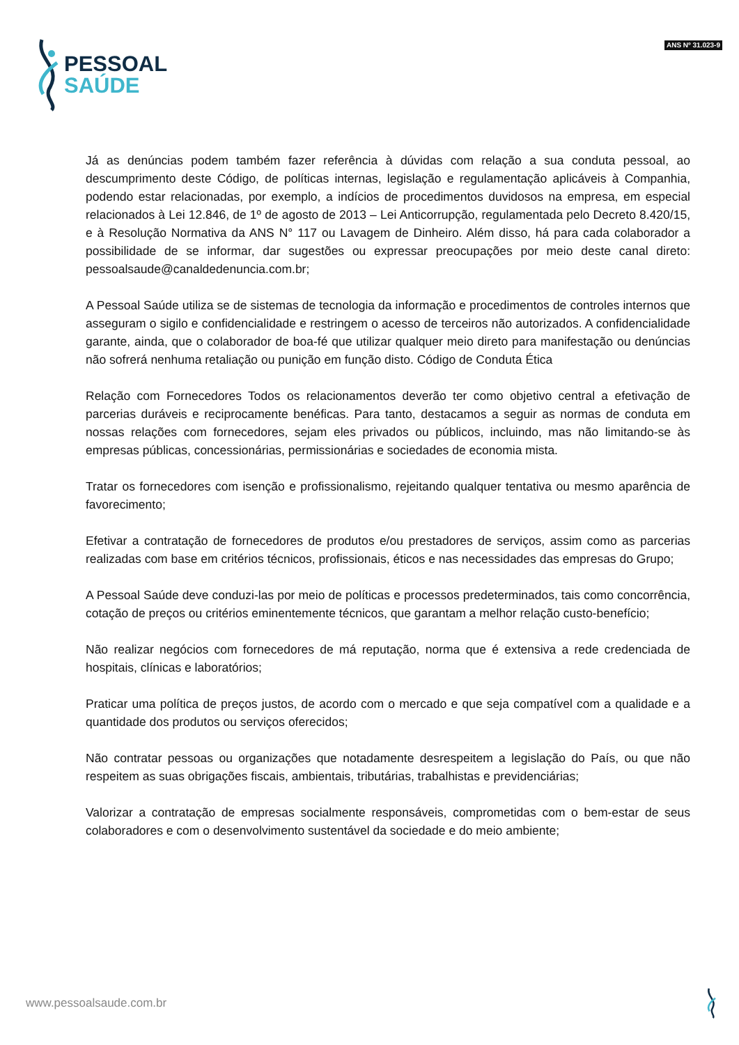PESSOAL
SAÚDE
ANS Nº 31.023-9
Já as denúncias podem também fazer referência à dúvidas com relação a sua conduta pessoal, ao descumprimento deste Código, de políticas internas, legislação e regulamentação aplicáveis à Companhia, podendo estar relacionadas, por exemplo, a indícios de procedimentos duvidosos na empresa, em especial relacionados à Lei 12.846, de 1º de agosto de 2013 – Lei Anticorrupção, regulamentada pelo Decreto 8.420/15, e à Resolução Normativa da ANS N° 117 ou Lavagem de Dinheiro. Além disso, há para cada colaborador a possibilidade de se informar, dar sugestões ou expressar preocupações por meio deste canal direto: pessoalsaude@canaldedenuncia.com.br;
A Pessoal Saúde utiliza se de sistemas de tecnologia da informação e procedimentos de controles internos que asseguram o sigilo e confidencialidade e restringem o acesso de terceiros não autorizados. A confidencialidade garante, ainda, que o colaborador de boa-fé que utilizar qualquer meio direto para manifestação ou denúncias não sofrerá nenhuma retaliação ou punição em função disto. Código de Conduta Ética
Relação com Fornecedores Todos os relacionamentos deverão ter como objetivo central a efetivação de parcerias duráveis e reciprocamente benéficas. Para tanto, destacamos a seguir as normas de conduta em nossas relações com fornecedores, sejam eles privados ou públicos, incluindo, mas não limitando-se às empresas públicas, concessionárias, permissionárias e sociedades de economia mista.
Tratar os fornecedores com isenção e profissionalismo, rejeitando qualquer tentativa ou mesmo aparência de favorecimento;
Efetivar a contratação de fornecedores de produtos e/ou prestadores de serviços, assim como as parcerias realizadas com base em critérios técnicos, profissionais, éticos e nas necessidades das empresas do Grupo;
A Pessoal Saúde deve conduzi-las por meio de políticas e processos predeterminados, tais como concorrência, cotação de preços ou critérios eminentemente técnicos, que garantam a melhor relação custo-benefício;
Não realizar negócios com fornecedores de má reputação, norma que é extensiva a rede credenciada de hospitais, clínicas e laboratórios;
Praticar uma política de preços justos, de acordo com o mercado e que seja compatível com a qualidade e a quantidade dos produtos ou serviços oferecidos;
Não contratar pessoas ou organizações que notadamente desrespeitem a legislação do País, ou que não respeitem as suas obrigações fiscais, ambientais, tributárias, trabalhistas e previdenciárias;
Valorizar a contratação de empresas socialmente responsáveis, comprometidas com o bem-estar de seus colaboradores e com o desenvolvimento sustentável da sociedade e do meio ambiente;
www.pessoalsaude.com.br